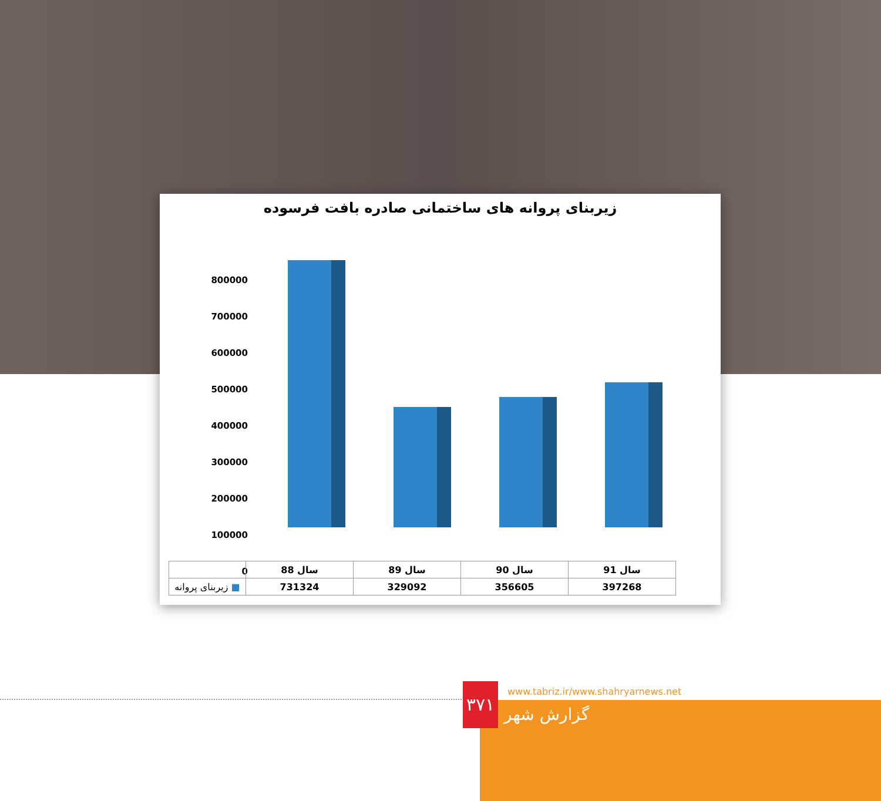زیربنای پروانه های ساختمانی صادره بافت فرسوده
800000
700000
600000
500000
400000
300000
200000
100000
0
| | سال 88 | سال 89 | سال 90 | سال 91 |
| --- | --- | --- | --- | --- |
| ■ زیربنای پروانه | 731324 | 329092 | 356605 | 397268 |
۳۷۱
www.tabriz.ir/www.shahryarnews.net
گزارش شهر